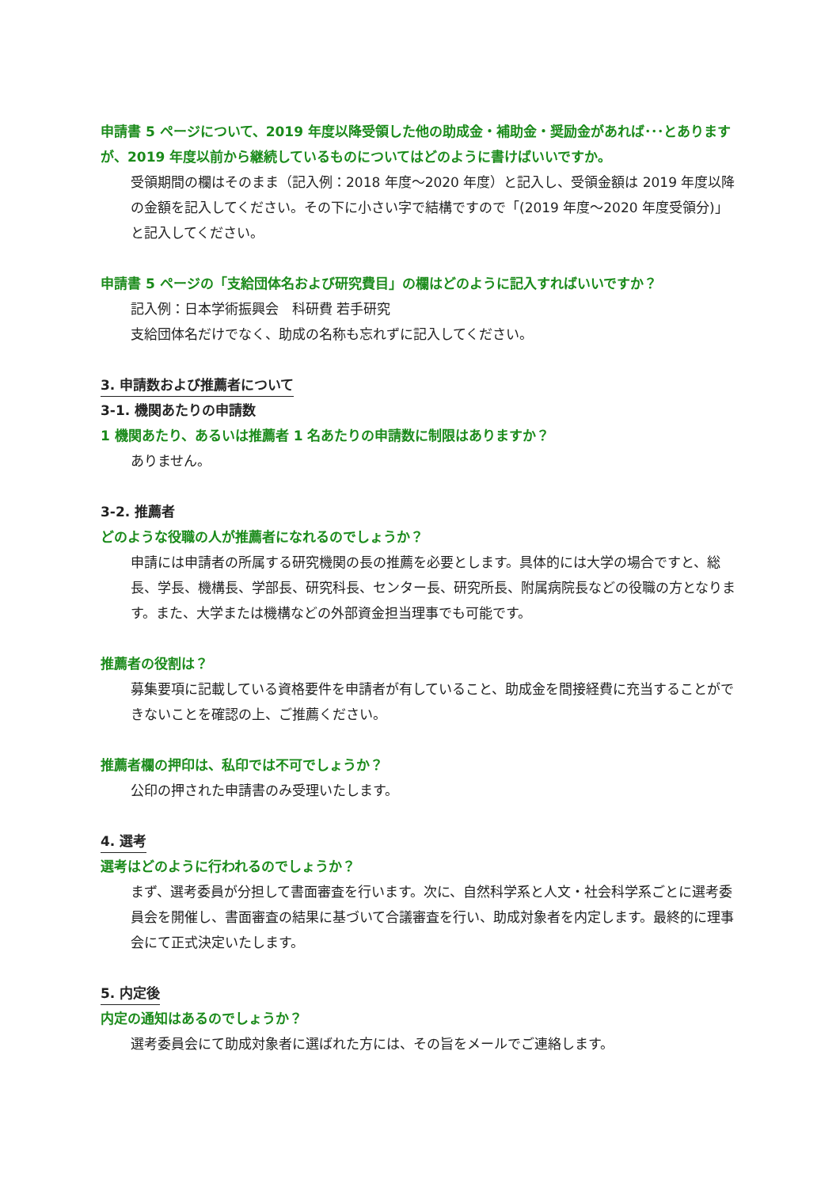申請書 5 ページについて、2019 年度以降受領した他の助成金・補助金・奨励金があれば･･･とありますが、2019 年度以前から継続しているものについてはどのように書けばいいですか。
受領期間の欄はそのまま（記入例：2018 年度～2020 年度）と記入し、受領金額は 2019 年度以降の金額を記入してください。その下に小さい字で結構ですので「(2019 年度～2020 年度受領分)」と記入してください。
申請書 5 ページの「支給団体名および研究費目」の欄はどのように記入すればいいですか？
記入例：日本学術振興会　科研費 若手研究
支給団体名だけでなく、助成の名称も忘れずに記入してください。
3. 申請数および推薦者について
3-1. 機関あたりの申請数
1 機関あたり、あるいは推薦者 1 名あたりの申請数に制限はありますか？
ありません。
3-2. 推薦者
どのような役職の人が推薦者になれるのでしょうか？
申請には申請者の所属する研究機関の長の推薦を必要とします。具体的には大学の場合ですと、総長、学長、機構長、学部長、研究科長、センター長、研究所長、附属病院長などの役職の方となります。また、大学または機構などの外部資金担当理事でも可能です。
推薦者の役割は？
募集要項に記載している資格要件を申請者が有していること、助成金を間接経費に充当することができないことを確認の上、ご推薦ください。
推薦者欄の押印は、私印では不可でしょうか？
公印の押された申請書のみ受理いたします。
4. 選考
選考はどのように行われるのでしょうか？
まず、選考委員が分担して書面審査を行います。次に、自然科学系と人文・社会科学系ごとに選考委員会を開催し、書面審査の結果に基づいて合議審査を行い、助成対象者を内定します。最終的に理事会にて正式決定いたします。
5. 内定後
内定の通知はあるのでしょうか？
選考委員会にて助成対象者に選ばれた方には、その旨をメールでご連絡します。